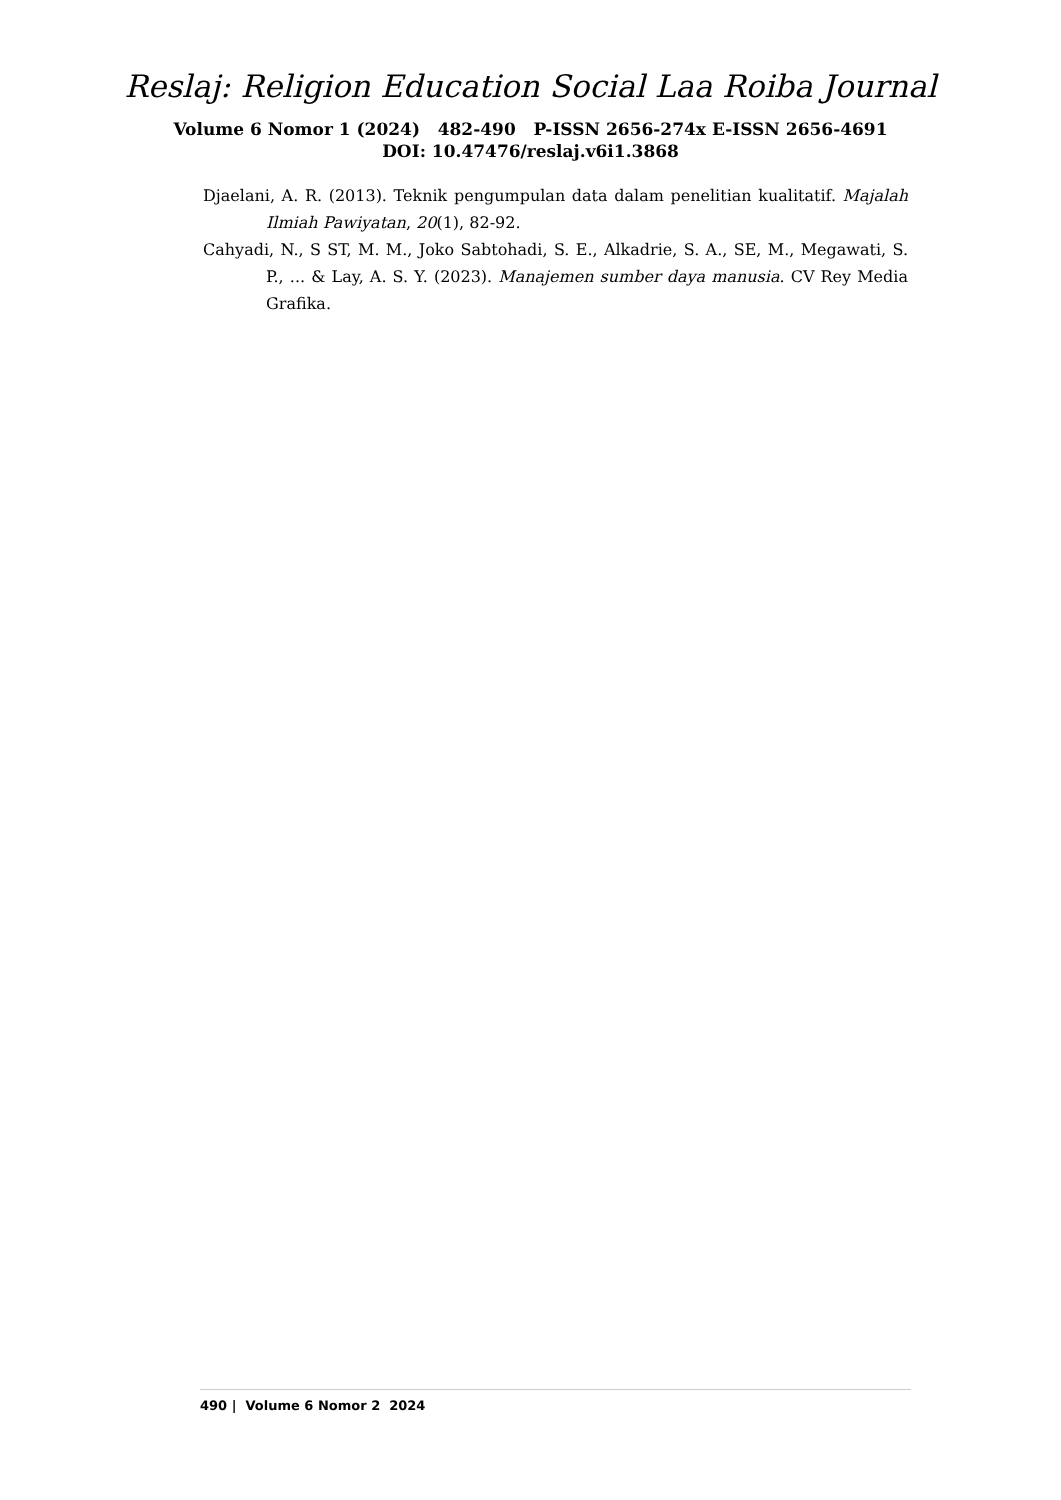Reslaj: Religion Education Social Laa Roiba Journal
Volume 6 Nomor 1 (2024) 482-490 P-ISSN 2656-274x E-ISSN 2656-4691
DOI: 10.47476/reslaj.v6i1.3868
Djaelani, A. R. (2013). Teknik pengumpulan data dalam penelitian kualitatif. Majalah Ilmiah Pawiyatan, 20(1), 82-92.
Cahyadi, N., S ST, M. M., Joko Sabtohadi, S. E., Alkadrie, S. A., SE, M., Megawati, S. P., ... & Lay, A. S. Y. (2023). Manajemen sumber daya manusia. CV Rey Media Grafika.
490 | Volume 6 Nomor 2 2024